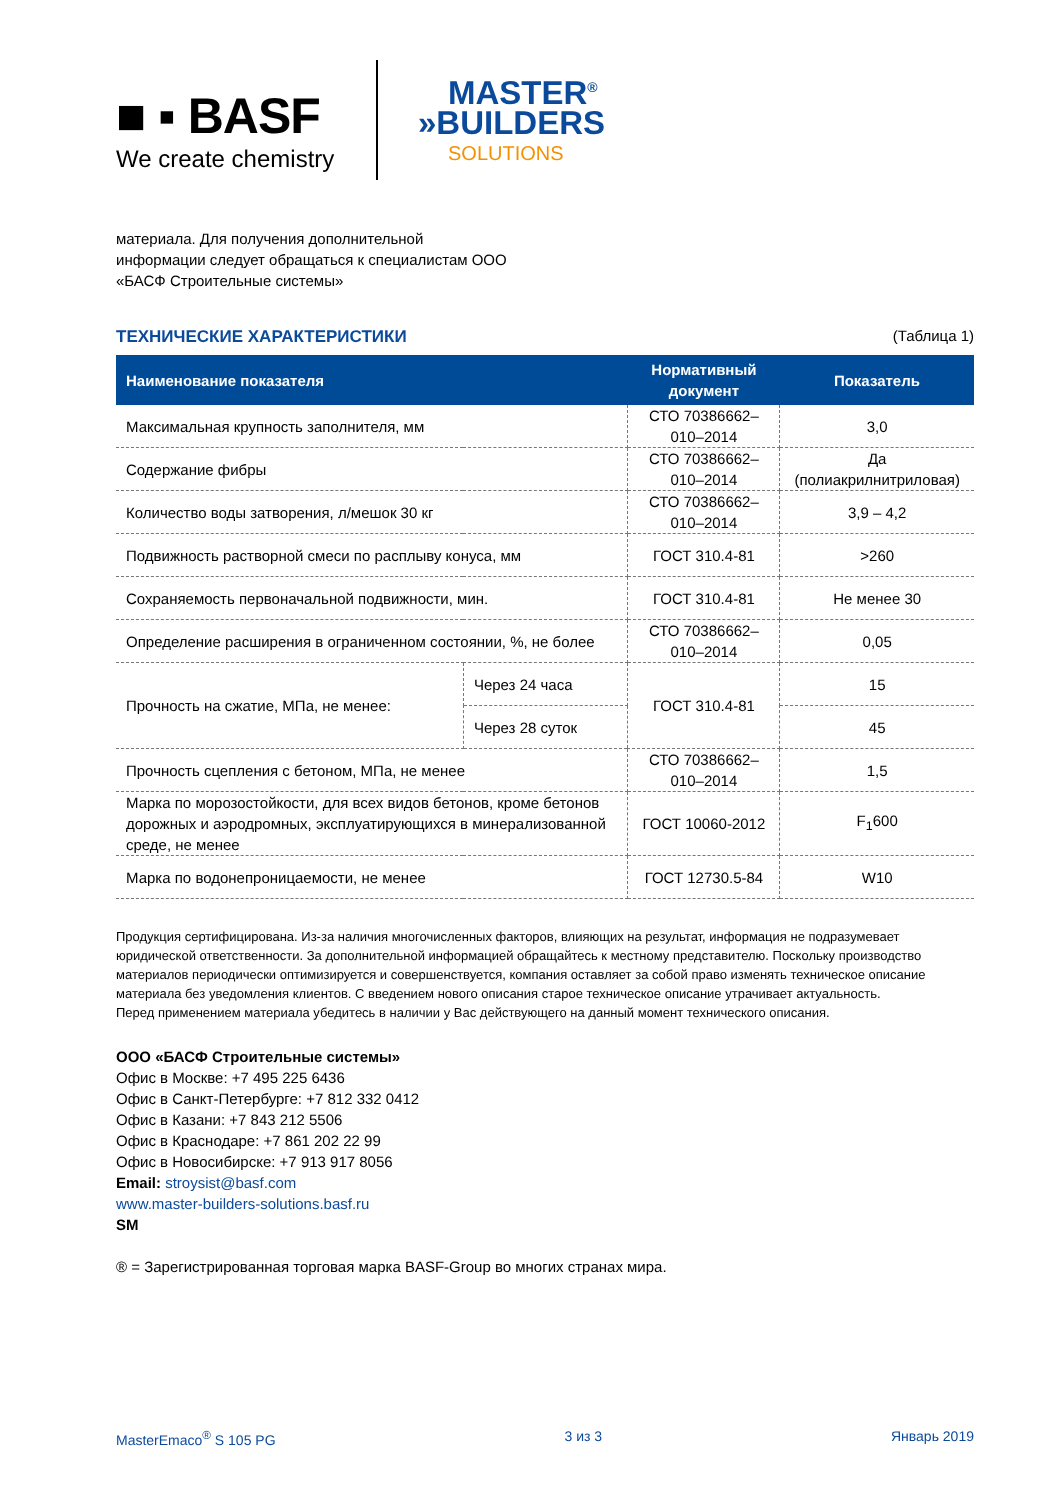■ ▪ BASF
We create chemistry
MASTER<sup>®</sup>
»BUILDERS
SOLUTIONS
материала. Для получения дополнительной информации следует обращаться к специалистам ООО «БАСФ Строительные системы»
ТЕХНИЧЕСКИЕ ХАРАКТЕРИСТИКИ (Таблица 1)
| Наименование показателя | | Нормативный документ | Показатель |
| --- | --- | --- | --- |
| Максимальная крупность заполнителя, мм | | СТО 70386662–010–2014 | 3,0 |
| Содержание фибры | | СТО 70386662–010–2014 | Да (полиакрилнитриловая) |
| Количество воды затворения, л/мешок 30 кг | | СТО 70386662–010–2014 | 3,9 – 4,2 |
| Подвижность растворной смеси по расплыву конуса, мм | | ГОСТ 310.4-81 | >260 |
| Сохраняемость первоначальной подвижности, мин. | | ГОСТ 310.4-81 | Не менее 30 |
| Определение расширения в ограниченном состоянии, %, не более | | СТО 70386662–010–2014 | 0,05 |
| Прочность на сжатие, МПа, не менее: | Через 24 часа | ГОСТ 310.4-81 | 15 |
| | Через 28 суток | | 45 |
| Прочность сцепления с бетоном, МПа, не менее | | СТО 70386662–010–2014 | 1,5 |
| Марка по морозостойкости, для всех видов бетонов, кроме бетонов дорожных и аэродромных, эксплуатирующихся в минерализованной среде, не менее | | ГОСТ 10060-2012 | F<sub>1</sub>600 |
| Марка по водонепроницаемости, не менее | | ГОСТ 12730.5-84 | W10 |
Продукция сертифицирована. Из-за наличия многочисленных факторов, влияющих на результат, информация не подразумевает юридической ответственности. За дополнительной информацией обращайтесь к местному представителю. Поскольку производство материалов периодически оптимизируется и совершенствуется, компания оставляет за собой право изменять техническое описание материала без уведомления клиентов. С введением нового описания старое техническое описание утрачивает актуальность.
Перед применением материала убедитесь в наличии у Вас действующего на данный момент технического описания.
ООО «БАСФ Строительные системы»
Офис в Москве: +7 495 225 6436
Офис в Санкт-Петербурге: +7 812 332 0412
Офис в Казани: +7 843 212 5506
Офис в Краснодаре: +7 861 202 22 99
Офис в Новосибирске: +7 913 917 8056
Email: stroysist@basf.com
www.master-builders-solutions.basf.ru
SM
® = Зарегистрированная торговая марка BASF-Group во многих странах мира.
MasterEmaco<sup>®</sup> S 105 PG 3 из 3 Январь 2019